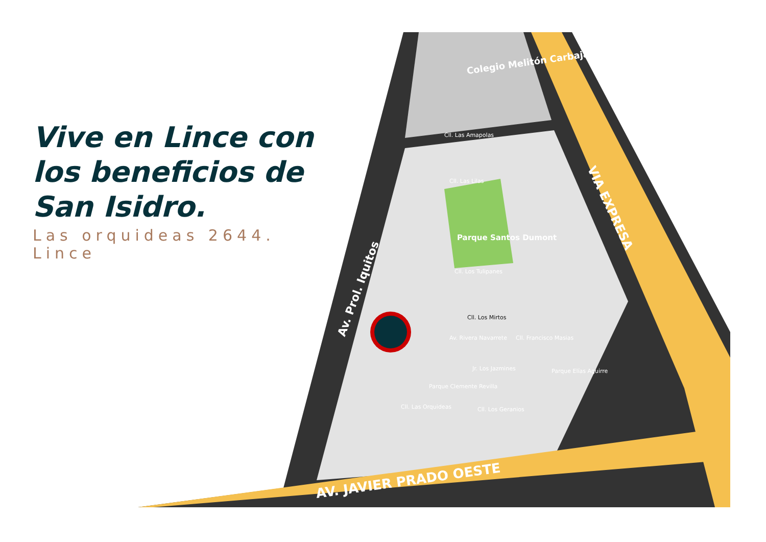Colegio Melitón Carbajal
Parque Santos Dumont
VIA EXPRESA
Av. Prol. Iquitos
AV. JAVIER PRADO OESTE
Cll. Las Amapolas
Cll. Las Lilas
Cll. Los Tulipanes
Cll. Los Mirtos
Jr. Los Jazmines
Cll. Los Geranios
Av. Rivera Navarrete
Cll. Francisco Masias
Cll. Las Orquideas
Parque Clemente Revilla
Parque Elías Aguirre
Vive en Lince con los beneficios de San Isidro.
Las orquideas 2644. Lince